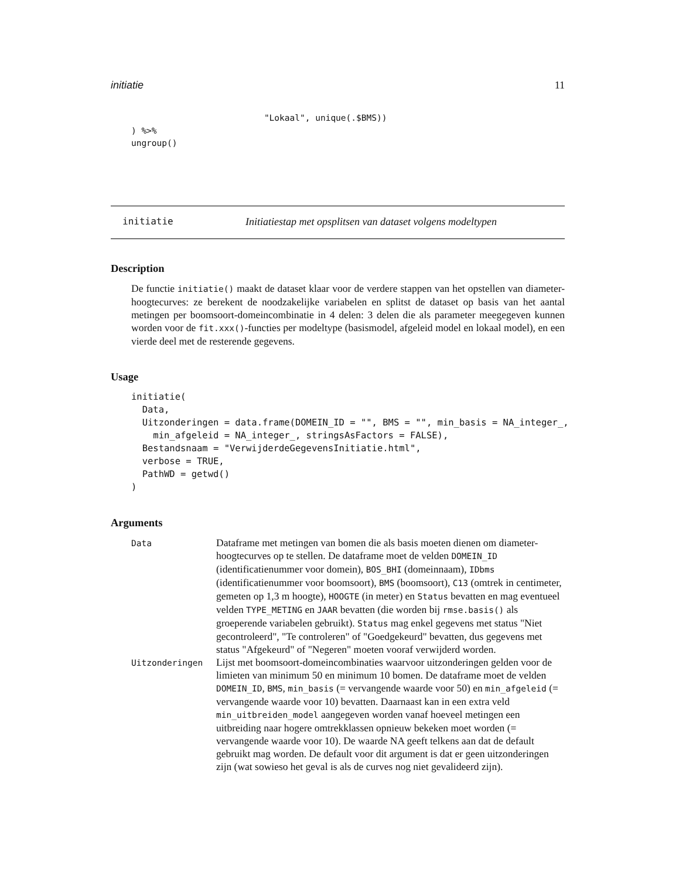initiatie 11
                              "Lokaal", unique(.$BMS))
    ) %>%
    ungroup()
initiatie Initiatiestap met opsplitsen van dataset volgens modeltypen
Description
De functie initiatie() maakt de dataset klaar voor de verdere stappen van het opstellen van diameter-hoogtecurves: ze berekent de noodzakelijke variabelen en splitst de dataset op basis van het aantal metingen per boomsoort-domeincombinatie in 4 delen: 3 delen die als parameter meegegeven kunnen worden voor de fit.xxx()-functies per modeltype (basismodel, afgeleid model en lokaal model), en een vierde deel met de resterende gegevens.
Usage
initiatie(
  Data,
  Uitzonderingen = data.frame(DOMEIN_ID = "", BMS = "", min_basis = NA_integer_,
    min_afgeleid = NA_integer_, stringsAsFactors = FALSE),
  Bestandsnaam = "VerwijderdeGegevensInitiatie.html",
  verbose = TRUE,
  PathWD = getwd()
)
Arguments
| Data | Dataframe met metingen van bomen die als basis moeten dienen om diameter-hoogtecurves op te stellen. De dataframe moet de velden DOMEIN_ID (identificatienummer voor domein), BOS_BHI (domeinnaam), IDbms (identificatienummer voor boomsoort), BMS (boomsoort), C13 (omtrek in centimeter, gemeten op 1,3 m hoogte), HOOGTE (in meter) en Status bevatten en mag eventueel velden TYPE_METING en JAAR bevatten (die worden bij rmse.basis() als groeperende variabelen gebruikt). Status mag enkel gegevens met status "Niet gecontroleerd", "Te controleren" of "Goedgekeurd" bevatten, dus gegevens met status "Afgekeurd" of "Negeren" moeten vooraf verwijderd worden. |
| Uitzonderingen | Lijst met boomsoort-domeincombinaties waarvoor uitzonderingen gelden voor de limieten van minimum 50 en minimum 10 bomen. De dataframe moet de velden DOMEIN_ID , BMS , min_basis (= vervangende waarde voor 50) en min_afgeleid (= vervangende waarde voor 10) bevatten. Daarnaast kan in een extra veld min_uitbreiden_model aangegeven worden vanaf hoeveel metingen een uitbreiding naar hogere omtrekklassen opnieuw bekeken moet worden (= vervangende waarde voor 10). De waarde NA geeft telkens aan dat de default gebruikt mag worden. De default voor dit argument is dat er geen uitzonderingen zijn (wat sowieso het geval is als de curves nog niet gevalideerd zijn). |